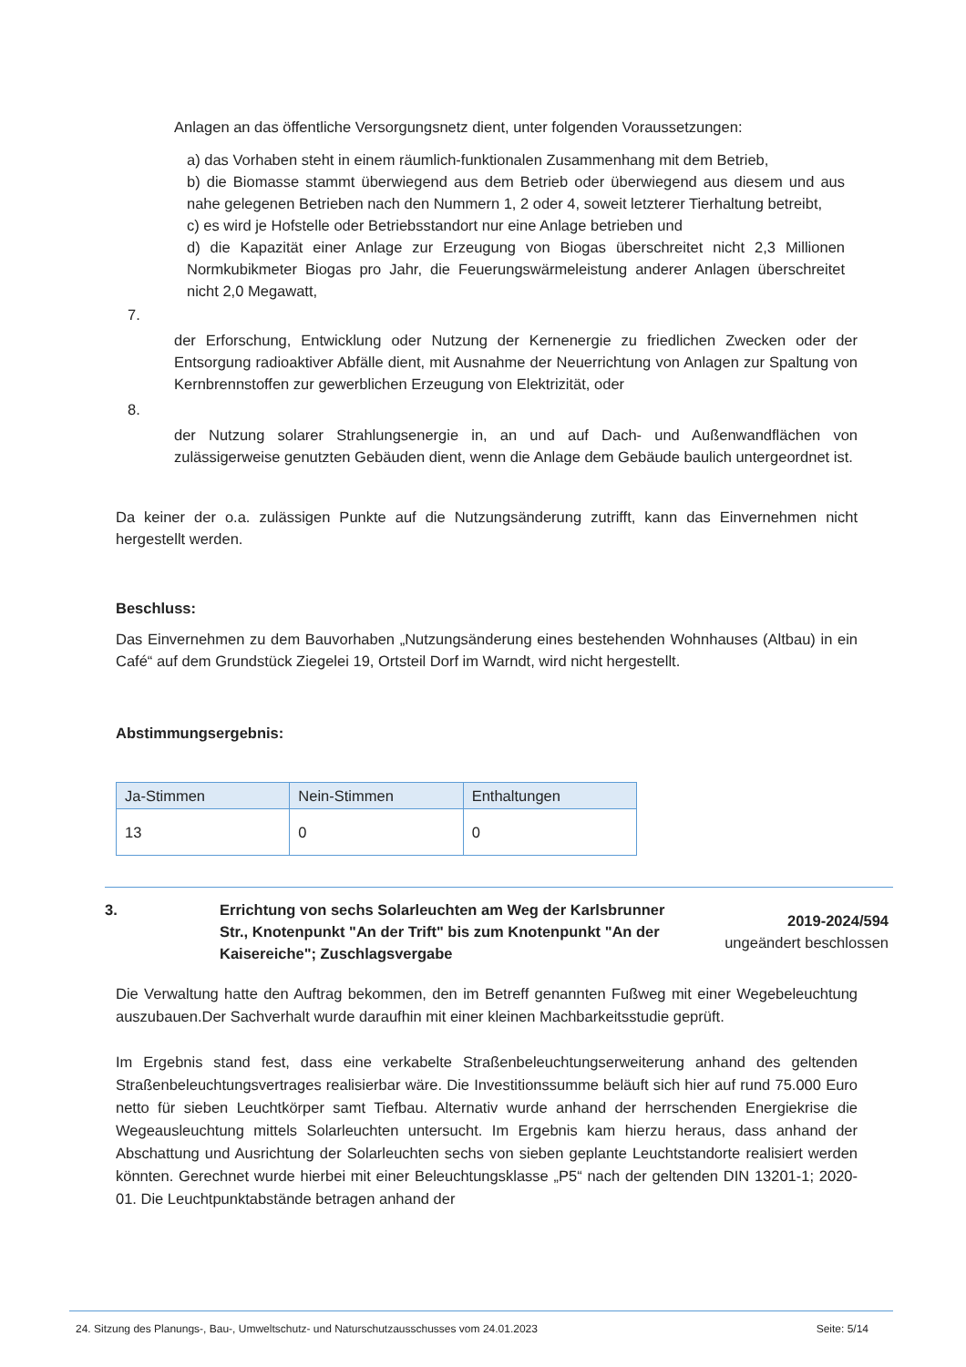Anlagen an das öffentliche Versorgungsnetz dient, unter folgenden Voraussetzungen:
a) das Vorhaben steht in einem räumlich-funktionalen Zusammenhang mit dem Betrieb,
b) die Biomasse stammt überwiegend aus dem Betrieb oder überwiegend aus diesem und aus nahe gelegenen Betrieben nach den Nummern 1, 2 oder 4, soweit letzterer Tierhaltung betreibt,
c) es wird je Hofstelle oder Betriebsstandort nur eine Anlage betrieben und
d) die Kapazität einer Anlage zur Erzeugung von Biogas überschreitet nicht 2,3 Millionen Normkubikmeter Biogas pro Jahr, die Feuerungswärmeleistung anderer Anlagen überschreitet nicht 2,0 Megawatt,
7.
der Erforschung, Entwicklung oder Nutzung der Kernenergie zu friedlichen Zwecken oder der Entsorgung radioaktiver Abfälle dient, mit Ausnahme der Neuerrichtung von Anlagen zur Spaltung von Kernbrennstoffen zur gewerblichen Erzeugung von Elektrizität, oder
8.
der Nutzung solarer Strahlungsenergie in, an und auf Dach- und Außenwandflächen von zulässigerweise genutzten Gebäuden dient, wenn die Anlage dem Gebäude baulich untergeordnet ist.
Da keiner der o.a. zulässigen Punkte auf die Nutzungsänderung zutrifft, kann das Einvernehmen nicht hergestellt werden.
Beschluss:
Das Einvernehmen zu dem Bauvorhaben „Nutzungsänderung eines bestehenden Wohnhauses (Altbau) in ein Café“ auf dem Grundstück Ziegelei 19, Ortsteil Dorf im Warndt, wird nicht hergestellt.
Abstimmungsergebnis:
| Ja-Stimmen | Nein-Stimmen | Enthaltungen |
| --- | --- | --- |
| 13 | 0 | 0 |
3. Errichtung von sechs Solarleuchten am Weg der Karlsbrunner Str., Knotenpunkt "An der Trift" bis zum Knotenpunkt "An der Kaisereiche"; Zuschlagsvergabe
2019-2024/594
ungeändert beschlossen
Die Verwaltung hatte den Auftrag bekommen, den im Betreff genannten Fußweg mit einer Wegebeleuchtung auszubauen.Der Sachverhalt wurde daraufhin mit einer kleinen Machbarkeitsstudie geprüft.
Im Ergebnis stand fest, dass eine verkabelte Straßenbeleuchtungserweiterung anhand des geltenden Straßenbeleuchtungsvertrages realisierbar wäre. Die Investitionssumme beläuft sich hier auf rund 75.000 Euro netto für sieben Leuchtkörper samt Tiefbau. Alternativ wurde anhand der herrschenden Energiekrise die Wegeausleuchtung mittels Solarleuchten untersucht. Im Ergebnis kam hierzu heraus, dass anhand der Abschattung und Ausrichtung der Solarleuchten sechs von sieben geplante Leuchtstandorte realisiert werden könnten. Gerechnet wurde hierbei mit einer Beleuchtungsklasse „P5“ nach der geltenden DIN 13201-1; 2020-01. Die Leuchtpunktabstände betragen anhand der
24. Sitzung des Planungs-, Bau-, Umweltschutz- und Naturschutzausschusses vom 24.01.2023 Seite: 5/14